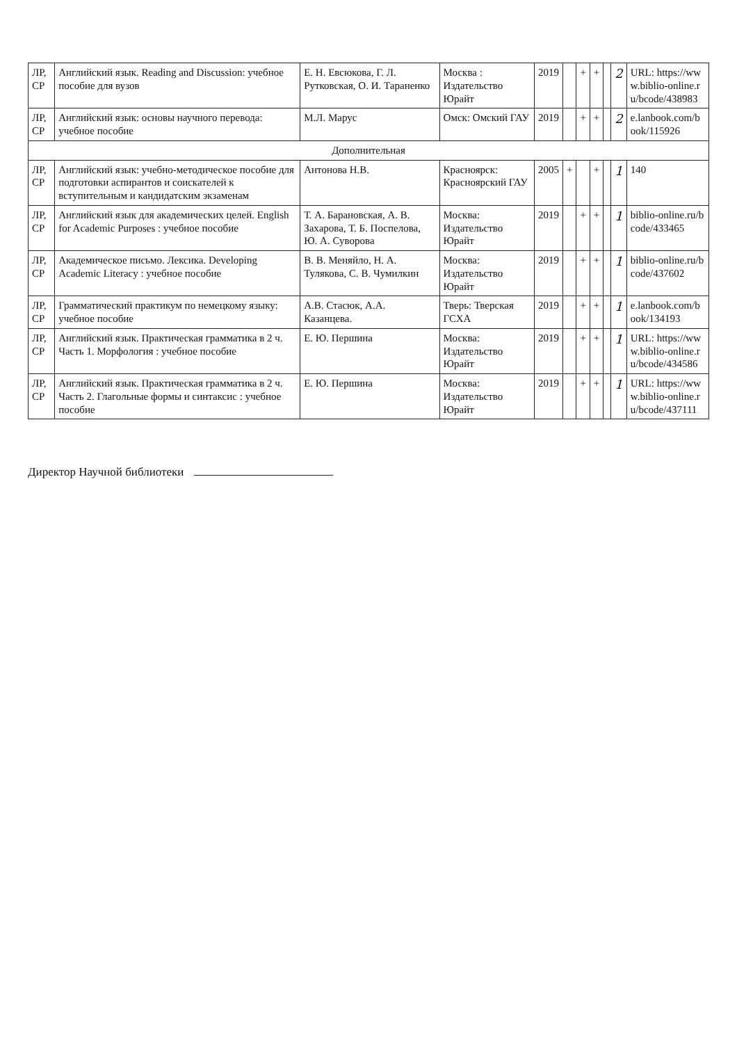| ЛР, СР | Английский язык. Reading and Discussion: учебное пособие для вузов | Е. Н. Евсюкова, Г. Л. Рутковская, О. И. Тараненко | Москва : Издательство Юрайт | 2019 | | + | + | | 2 | URL: https://www.biblio-online.ru/bcode/438983 |
| ЛР, СР | Английский язык: основы научного перевода: учебное пособие | М.Л. Марус | Омск: Омский ГАУ | 2019 | | + | + | | 2 | e.lanbook.com/book/115926 |
| Дополнительная | | | | | | | | | | |
| ЛР, СР | Английский язык: учебно-методическое пособие для подготовки аспирантов и соискателей к вступительным и кандидатским экзаменам | Антонова Н.В. | Красноярск: Красноярский ГАУ | 2005 | + | | + | | 1 | 140 |
| ЛР, СР | Английский язык для академических целей. English for Academic Purposes : учебное пособие | Т. А. Барановская, А. В. Захарова, Т. Б. Поспелова, Ю. А. Суворова | Москва: Издательство Юрайт | 2019 | | + | + | | 1 | biblio-online.ru/bcode/433465 |
| ЛР, СР | Академическое письмо. Лексика. Developing Academic Literacy : учебное пособие | В. В. Меняйло, Н. А. Тулякова, С. В. Чумилкин | Москва: Издательство Юрайт | 2019 | | + | + | | 1 | biblio-online.ru/bcode/437602 |
| ЛР, СР | Грамматический практикум по немецкому языку: учебное пособие | А.В. Стасюк, А.А. Казанцева. | Тверь: Тверская ГСХА | 2019 | | + | + | | 1 | e.lanbook.com/book/134193 |
| ЛР, СР | Английский язык. Практическая грамматика в 2 ч. Часть 1. Морфология : учебное пособие | Е. Ю. Першина | Москва: Издательство Юрайт | 2019 | | + | + | | 1 | URL: https://www.biblio-online.ru/bcode/434586 |
| ЛР, СР | Английский язык. Практическая грамматика в 2 ч. Часть 2. Глагольные формы и синтаксис : учебное пособие | Е. Ю. Першина | Москва: Издательство Юрайт | 2019 | | + | + | | 1 | URL: https://www.biblio-online.ru/bcode/437111 |
Директор Научной библиотеки